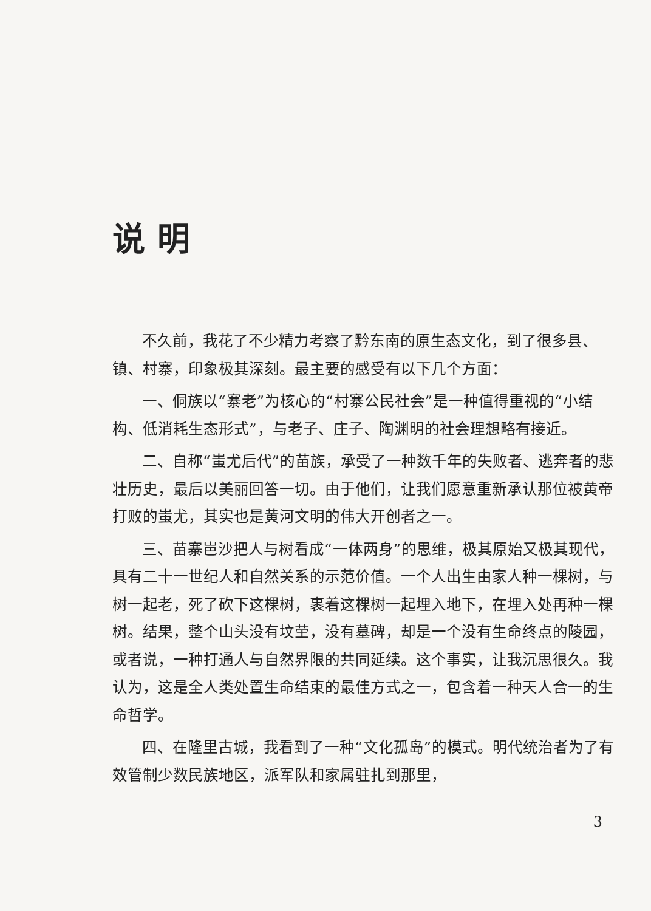说明
不久前，我花了不少精力考察了黔东南的原生态文化，到了很多县、镇、村寨，印象极其深刻。最主要的感受有以下几个方面：
一、侗族以“寨老”为核心的“村寨公民社会”是一种值得重视的“小结构、低消耗生态形式”，与老子、庄子、陶渊明的社会理想略有接近。
二、自称“蚩尤后代”的苗族，承受了一种数千年的失败者、逃奔者的悲壮历史，最后以美丽回答一切。由于他们，让我们愿意重新承认那位被黄帝打败的蚩尤，其实也是黄河文明的伟大开创者之一。
三、苗寨岜沙把人与树看成“一体两身”的思维，极其原始又极其现代，具有二十一世纪人和自然关系的示范价值。一个人出生由家人种一棵树，与树一起老，死了砍下这棵树，裹着这棵树一起埋入地下，在埋入处再种一棵树。结果，整个山头没有坟茔，没有墓碑，却是一个没有生命终点的陵园，或者说，一种打通人与自然界限的共同延续。这个事实，让我沉思很久。我认为，这是全人类处置生命结束的最佳方式之一，包含着一种天人合一的生命哲学。
四、在隆里古城，我看到了一种“文化孤岛”的模式。明代统治者为了有效管制少数民族地区，派军队和家属驻扎到那里，
3